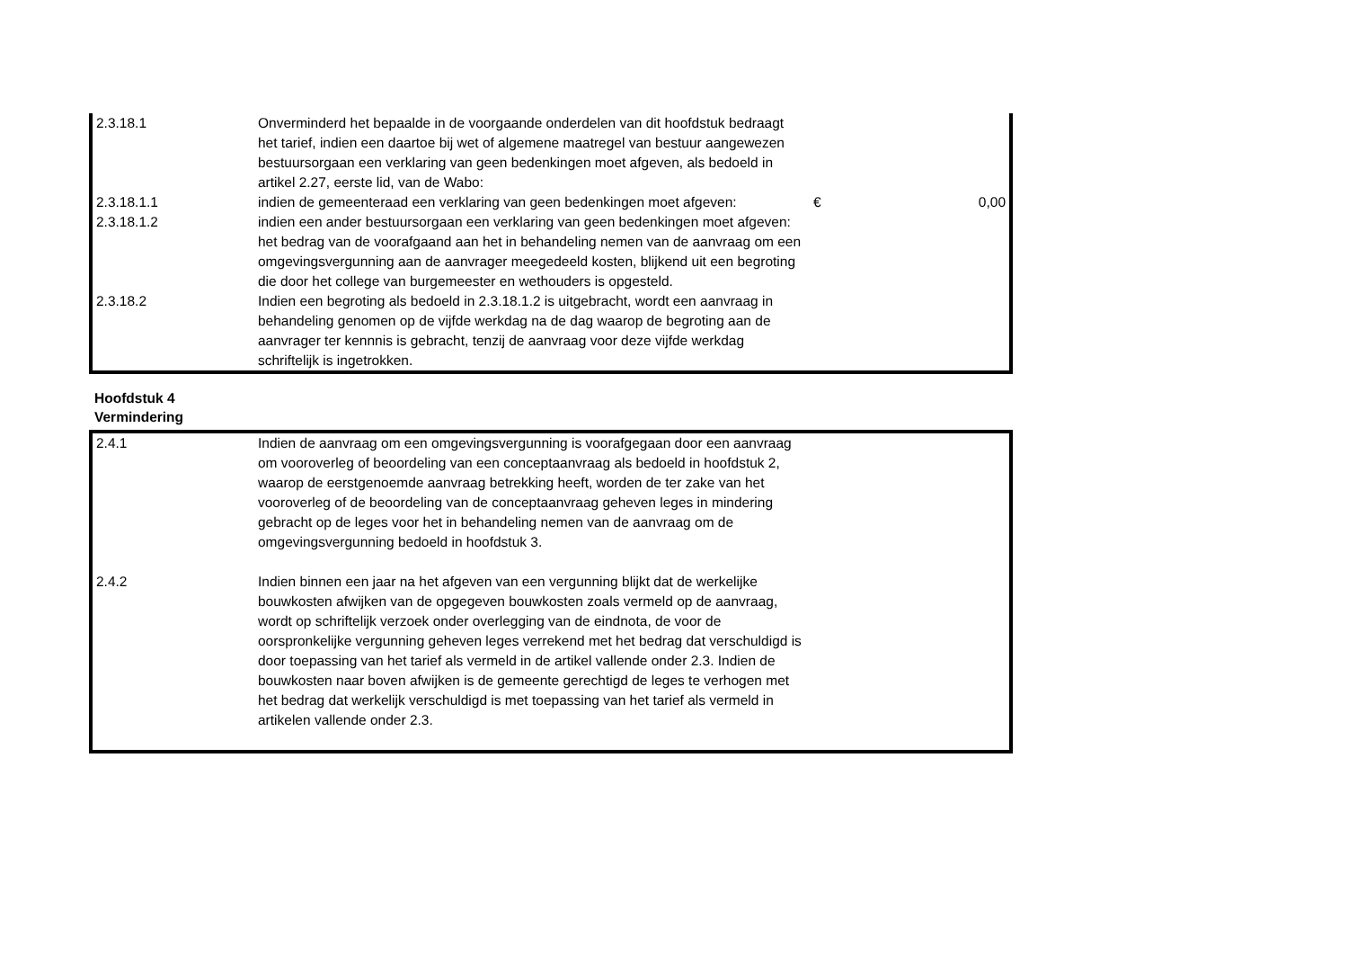| 2.3.18.1 | Onverminderd het bepaalde in de voorgaande onderdelen van dit hoofdstuk bedraagt het tarief, indien een daartoe bij wet of algemene maatregel van bestuur aangewezen bestuursorgaan een verklaring van geen bedenkingen moet afgeven, als bedoeld in artikel 2.27, eerste lid, van de Wabo: | | |
| 2.3.18.1.1 | indien de gemeenteraad een verklaring van geen bedenkingen moet afgeven: | € | 0,00 |
| 2.3.18.1.2 | indien een ander bestuursorgaan een verklaring van geen bedenkingen moet afgeven: het bedrag van de voorafgaand aan het in behandeling nemen van de aanvraag om een omgevingsvergunning aan de aanvrager meegedeeld kosten, blijkend uit een begroting die door het college van burgemeester en wethouders is opgesteld. | | |
| 2.3.18.2 | Indien een begroting als bedoeld in 2.3.18.1.2 is uitgebracht, wordt een aanvraag in behandeling genomen op de vijfde werkdag na de dag waarop de begroting aan de aanvrager ter kennnis is gebracht, tenzij de aanvraag voor deze vijfde werkdag schriftelijk is ingetrokken. | | |
Hoofdstuk 4
Vermindering
| 2.4.1 | Indien de aanvraag om een omgevingsvergunning is voorafgegaan door een aanvraag om vooroverleg of beoordeling van een conceptaanvraag als bedoeld in hoofdstuk 2, waarop de eerstgenoemde aanvraag betrekking heeft, worden de ter zake van het vooroverleg of de beoordeling van de conceptaanvraag geheven leges in mindering gebracht op de leges voor het in behandeling nemen van de aanvraag om de omgevingsvergunning bedoeld in hoofdstuk 3. | |
| 2.4.2 | Indien binnen een jaar na het afgeven van een vergunning blijkt dat de werkelijke bouwkosten afwijken van de opgegeven bouwkosten zoals vermeld op de aanvraag, wordt op schriftelijk verzoek onder overlegging van de eindnota, de voor de oorspronkelijke vergunning geheven leges verrekend met het bedrag dat verschuldigd is door toepassing van het tarief als vermeld in de artikel vallende onder 2.3. Indien de bouwkosten naar boven afwijken is de gemeente gerechtigd de leges te verhogen met het bedrag dat werkelijk verschuldigd is met toepassing van het tarief als vermeld in artikelen vallende onder 2.3. | |